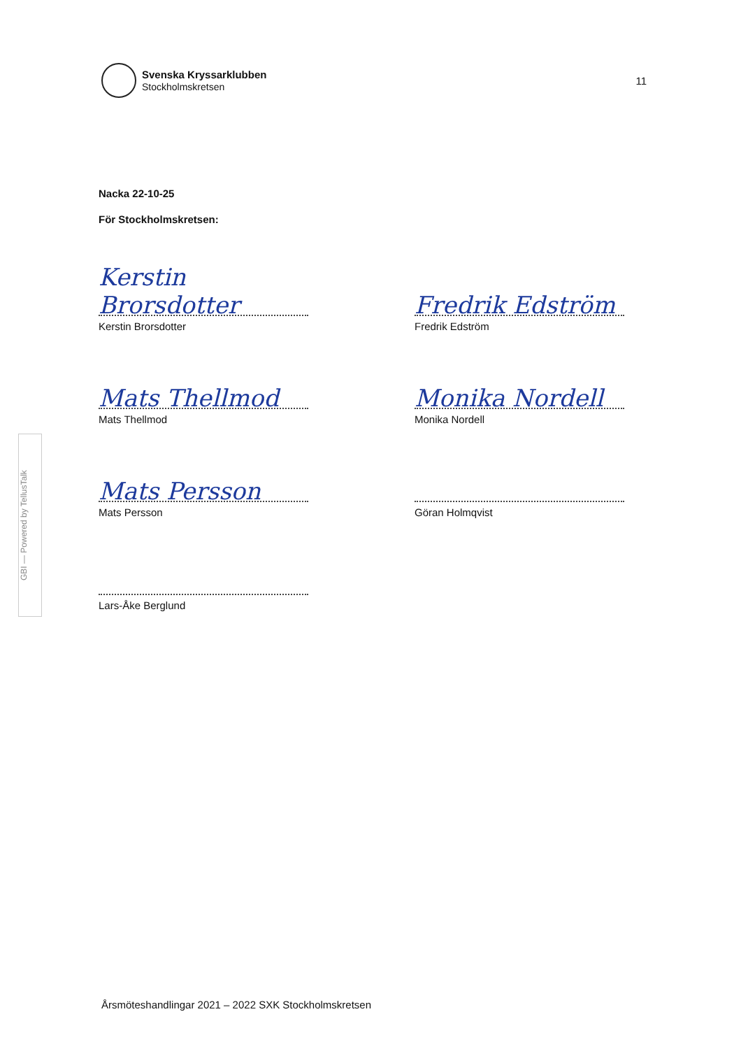Svenska Kryssarklubben
Stockholmskretsen
11
GBI — Powered by TellusTalk
Nacka 22-10-25
För Stockholmskretsen:
Kerstin Brorsdotter
Kerstin Brorsdotter
Fredrik Edström
Fredrik Edström
Mats Thellmod
Mats Thellmod
Monika Nordell
Monika Nordell
Mats Persson
Mats Persson
Göran Holmqvist
Lars-Åke Berglund
Årsmöteshandlingar 2021 – 2022 SXK Stockholmskretsen